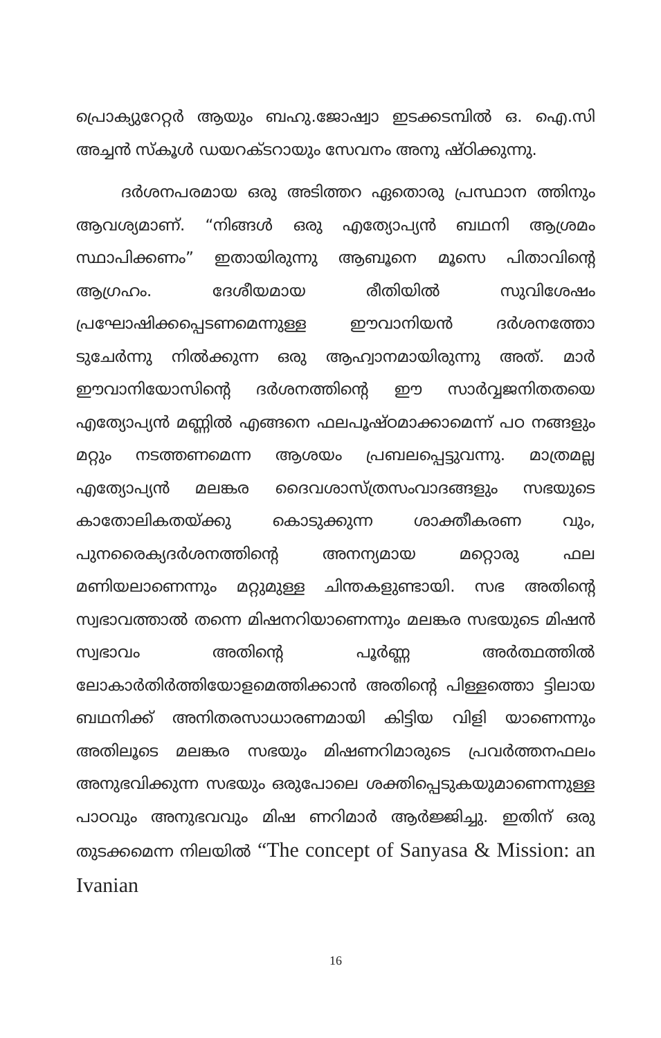പ്രൊക്യുറേറ്റർ ആയും ബഹു.ജോഷ്വാ ഇടക്കടമ്പിൽ ഒ. ഐ.സി അച്ചൻ സ്കൂൾ ഡയറക്ടറായും സേവനം അനു ഷ്ഠിക്കുന്നു.
ദർശനപരമായ ഒരു അടിത്തറ ഏതൊരു പ്രസ്ഥാന ത്തിനും ആവശ്യമാണ്. “നിങ്ങൾ ഒരു എത്യോപ്യൻ ബഥനി ആശ്രമം സ്ഥാപിക്കണം” ഇതായിരുന്നു ആബൂനെ മൂസെ പിതാവിന്റെ ആഗ്രഹം. ദേശീയമായ രീതിയിൽ സുവിശേഷം പ്രഘോഷിക്കപ്പെടണമെന്നുള്ള ഈവാനിയൻ ദർശനത്തോ ടുചേർന്നു നിൽക്കുന്ന ഒരു ആഹ്വാനമായിരുന്നു അത്. മാർ ഈവാനിയോസിന്റെ ദർശനത്തിന്റെ ഈ സാർവ്വജനിതതയെ എത്യോപ്യൻ മണ്ണിൽ എങ്ങനെ ഫലപൂഷ്ഠമാക്കാമെന്ന് പഠ നങ്ങളും മറ്റും നടത്തണമെന്ന ആശയം പ്രബലപ്പെട്ടുവന്നു. മാത്രമല്ല എത്യോപ്യൻ മലങ്കര ദൈവശാസ്ത്രസംവാദങ്ങളും സഭയുടെ കാതോലികതയ്ക്കു കൊടുക്കുന്ന ശാക്തീകരണ വും, പുനരൈക്യദർശനത്തിന്റെ അനന്യമായ മറ്റൊരു ഫല മണിയലാണെന്നും മറ്റുമുള്ള ചിന്തകളുണ്ടായി. സഭ അതിന്റെ സ്വഭാവത്താൽ തന്നെ മിഷനറിയാണെന്നും മലങ്കര സഭയുടെ മിഷൻ സ്വഭാവം അതിന്റെ പൂർണ്ണ അർത്ഥത്തിൽ ലോകാർതിർത്തിയോളമെത്തിക്കാൻ അതിന്റെ പിള്ളത്തൊ ട്ടിലായ ബഥനിക്ക് അനിതരസാധാരണമായി കിട്ടിയ വിളി യാണെന്നും അതിലൂടെ മലങ്കര സഭയും മിഷണറിമാരുടെ പ്രവർത്തനഫലം അനുഭവിക്കുന്ന സഭയും ഒരുപോലെ ശക്തിപ്പെടുകയുമാണെന്നുള്ള പാഠവും അനുഭവവും മിഷ ണറിമാർ ആർജ്ജിച്ചു. ഇതിന് ഒരു തുടക്കമെന്ന നിലയിൽ “The concept of Sanyasa & Mission: an Ivanian
16